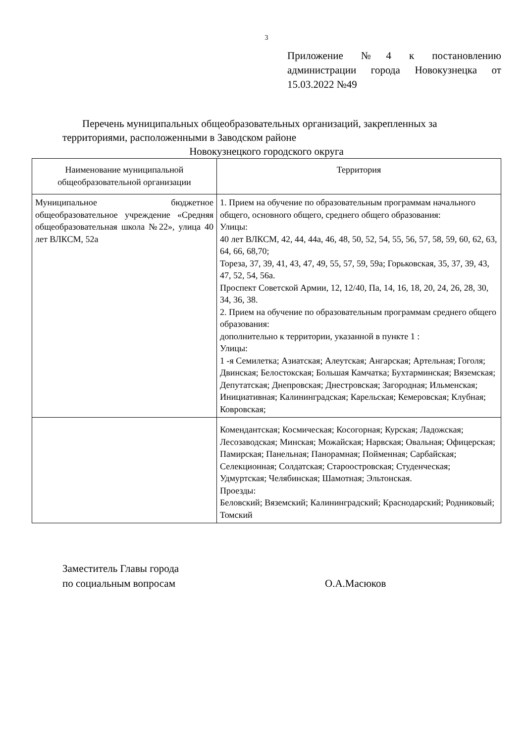3
Приложение №4 к постановлению администрации города Новокузнецка от 15.03.2022 №49
Перечень муниципальных общеобразовательных организаций, закрепленных за территориями, расположенными в Заводском районе
Новокузнецкого городского округа
| Наименование муниципальной общеобразовательной организации | Территория |
| --- | --- |
| Муниципальное бюджетное общеобразовательное учреждение «Средняя общеобразовательная школа №22», улица 40 лет ВЛКСМ, 52а | 1. Прием на обучение по образовательным программам начального общего, основного общего, среднего общего образования: Улицы: 40 лет ВЛКСМ, 42, 44, 44а, 46, 48, 50, 52, 54, 55, 56, 57, 58, 59, 60, 62, 63, 64, 66, 68,70; Тореза, 37, 39, 41, 43, 47, 49, 55, 57, 59, 59а; Горьковская, 35, 37, 39, 43, 47, 52, 54, 56а. Проспект Советской Армии, 12, 12/40, Па, 14, 16, 18, 20, 24, 26, 28, 30, 34, 36, 38. 2. Прием на обучение по образовательным программам среднего общего образования: дополнительно к территории, указанной в пункте 1 : Улицы: 1 -я Семилетка; Азиатская; Алеутская; Ангарская; Артельная; Гоголя; Двинская; Белостокская; Большая Камчатка; Бухтарминская; Вяземская; Депутатская; Днепровская; Днестровская; Загородная; Ильменская; Инициативная; Калининградская; Карельская; Кемеровская; Клубная; Ковровская; |
| | Комендантская; Космическая; Косогорная; Курская; Ладожская; Лесозаводская; Минская; Можайская; Нарвская; Овальная; Офицерская; Памирская; Панельная; Панорамная; Пойменная; Сарбайская; Селекционная; Солдатская; Староостровская; Студенческая; Удмуртская; Челябинская; Шамотная; Эльтонская. Проезды: Беловский; Вяземский; Калининградский; Краснодарский; Родниковый; Томский |
Заместитель Главы города
по социальным вопросам
О.А.Масюков